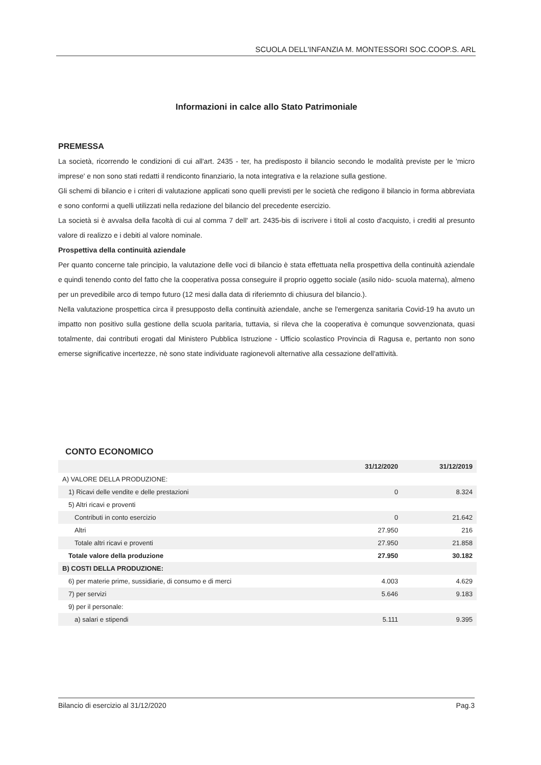SCUOLA DELL'INFANZIA M. MONTESSORI SOC.COOP.S. ARL
Informazioni in calce allo Stato Patrimoniale
PREMESSA
La società, ricorrendo le condizioni di cui all'art. 2435 - ter, ha predisposto il bilancio secondo le modalità previste per le 'micro imprese' e non sono stati redatti il rendiconto finanziario, la nota integrativa e la relazione sulla gestione.
Gli schemi di bilancio e i criteri di valutazione applicati sono quelli previsti per le società che redigono il bilancio in forma abbreviata e sono conformi a quelli utilizzati nella redazione del bilancio del precedente esercizio.
La società si è avvalsa della facoltà di cui al comma 7 dell' art. 2435-bis di iscrivere i titoli al costo d'acquisto, i crediti al presunto valore di realizzo e i debiti al valore nominale.
Prospettiva della continuità aziendale
Per quanto concerne tale principio, la valutazione delle voci di bilancio è stata effettuata nella prospettiva della continuità aziendale e quindi tenendo conto del fatto che la cooperativa possa conseguire il proprio oggetto sociale (asilo nido- scuola materna), almeno per un prevedibile arco di tempo futuro (12 mesi dalla data di riferiemnto di chiusura del bilancio.).
Nella valutazione prospettica circa il presupposto della continuità aziendale, anche se l'emergenza sanitaria Covid-19 ha avuto un impatto non positivo sulla gestione della scuola paritaria, tuttavia, si rileva che la cooperativa è comunque sovvenzionata, quasi totalmente, dai contributi erogati dal Ministero Pubblica Istruzione - Ufficio scolastico Provincia di Ragusa e, pertanto non sono emerse significative incertezze, nè sono state individuate ragionevoli alternative alla cessazione dell'attività.
CONTO ECONOMICO
| | 31/12/2020 | 31/12/2019 |
| --- | --- | --- |
| A) VALORE DELLA PRODUZIONE: | | |
| 1) Ricavi delle vendite e delle prestazioni | 0 | 8.324 |
| 5) Altri ricavi e proventi | | |
| Contributi in conto esercizio | 0 | 21.642 |
| Altri | 27.950 | 216 |
| Totale altri ricavi e proventi | 27.950 | 21.858 |
| Totale valore della produzione | 27.950 | 30.182 |
| B) COSTI DELLA PRODUZIONE: | | |
| 6) per materie prime, sussidiarie, di consumo e di merci | 4.003 | 4.629 |
| 7) per servizi | 5.646 | 9.183 |
| 9) per il personale: | | |
| a) salari e stipendi | 5.111 | 9.395 |
Bilancio di esercizio al 31/12/2020 Pag.3